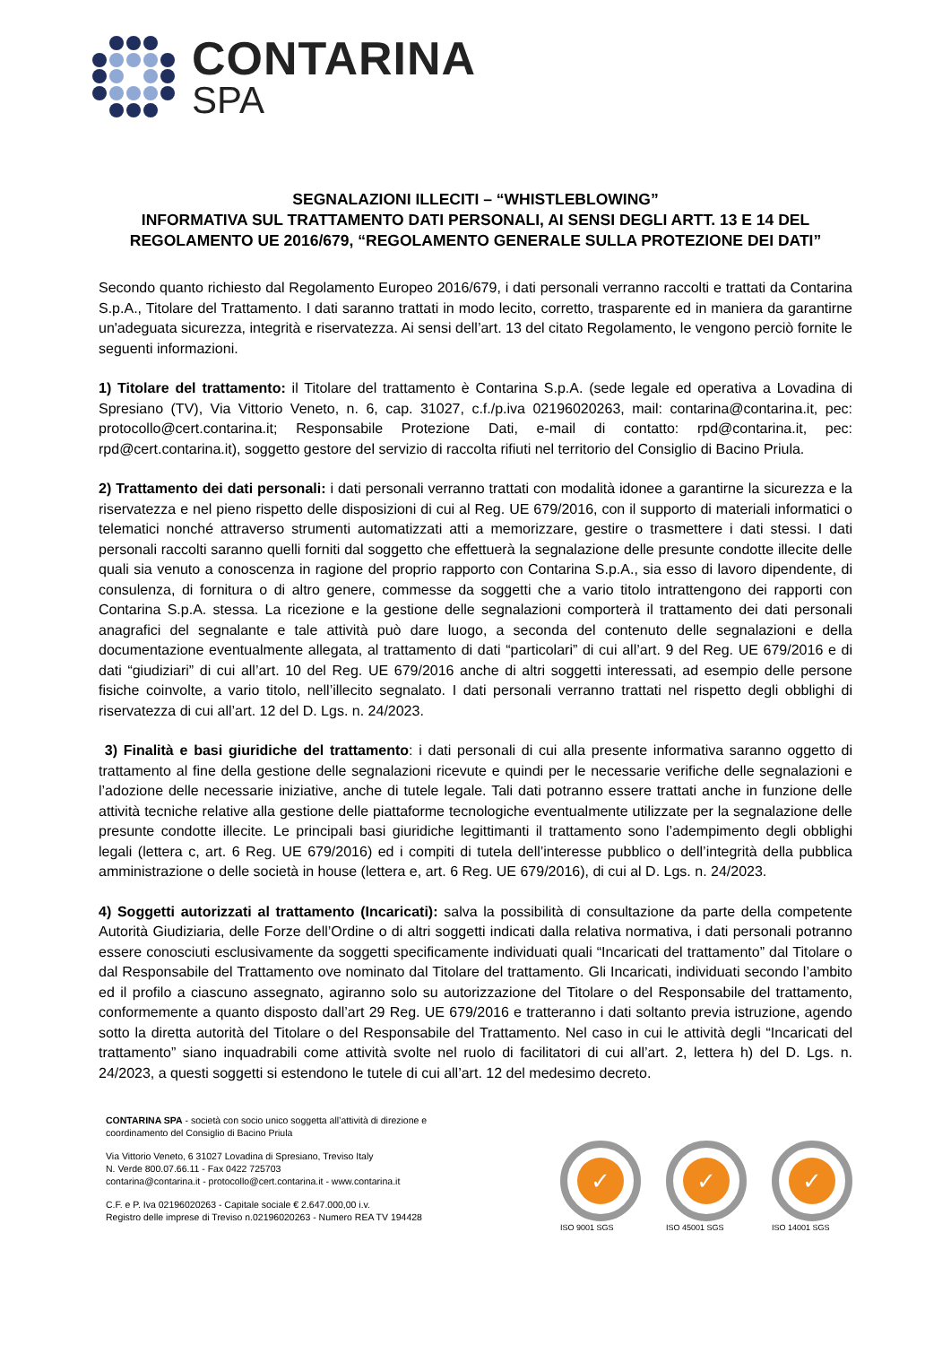CONTARINA
SPA
SEGNALAZIONI ILLECITI – “WHISTLEBLOWING”
INFORMATIVA SUL TRATTAMENTO DATI PERSONALI, AI SENSI DEGLI ARTT. 13 E 14 DEL REGOLAMENTO UE 2016/679, “REGOLAMENTO GENERALE SULLA PROTEZIONE DEI DATI”
Secondo quanto richiesto dal Regolamento Europeo 2016/679, i dati personali verranno raccolti e trattati da Contarina S.p.A., Titolare del Trattamento. I dati saranno trattati in modo lecito, corretto, trasparente ed in maniera da garantirne un'adeguata sicurezza, integrità e riservatezza. Ai sensi dell’art. 13 del citato Regolamento, le vengono perciò fornite le seguenti informazioni.
1) Titolare del trattamento: il Titolare del trattamento è Contarina S.p.A. (sede legale ed operativa a Lovadina di Spresiano (TV), Via Vittorio Veneto, n. 6, cap. 31027, c.f./p.iva 02196020263, mail: contarina@contarina.it, pec: protocollo@cert.contarina.it; Responsabile Protezione Dati, e-mail di contatto: rpd@contarina.it, pec: rpd@cert.contarina.it), soggetto gestore del servizio di raccolta rifiuti nel territorio del Consiglio di Bacino Priula.
2) Trattamento dei dati personali: i dati personali verranno trattati con modalità idonee a garantirne la sicurezza e la riservatezza e nel pieno rispetto delle disposizioni di cui al Reg. UE 679/2016, con il supporto di materiali informatici o telematici nonché attraverso strumenti automatizzati atti a memorizzare, gestire o trasmettere i dati stessi. I dati personali raccolti saranno quelli forniti dal soggetto che effettuerà la segnalazione delle presunte condotte illecite delle quali sia venuto a conoscenza in ragione del proprio rapporto con Contarina S.p.A., sia esso di lavoro dipendente, di consulenza, di fornitura o di altro genere, commesse da soggetti che a vario titolo intrattengono dei rapporti con Contarina S.p.A. stessa. La ricezione e la gestione delle segnalazioni comporterà il trattamento dei dati personali anagrafici del segnalante e tale attività può dare luogo, a seconda del contenuto delle segnalazioni e della documentazione eventualmente allegata, al trattamento di dati “particolari” di cui all’art. 9 del Reg. UE 679/2016 e di dati “giudiziari” di cui all’art. 10 del Reg. UE 679/2016 anche di altri soggetti interessati, ad esempio delle persone fisiche coinvolte, a vario titolo, nell’illecito segnalato. I dati personali verranno trattati nel rispetto degli obblighi di riservatezza di cui all’art. 12 del D. Lgs. n. 24/2023.
3) Finalità e basi giuridiche del trattamento: i dati personali di cui alla presente informativa saranno oggetto di trattamento al fine della gestione delle segnalazioni ricevute e quindi per le necessarie verifiche delle segnalazioni e l’adozione delle necessarie iniziative, anche di tutele legale. Tali dati potranno essere trattati anche in funzione delle attività tecniche relative alla gestione delle piattaforme tecnologiche eventualmente utilizzate per la segnalazione delle presunte condotte illecite. Le principali basi giuridiche legittimanti il trattamento sono l’adempimento degli obblighi legali (lettera c, art. 6 Reg. UE 679/2016) ed i compiti di tutela dell’interesse pubblico o dell’integrità della pubblica amministrazione o delle società in house (lettera e, art. 6 Reg. UE 679/2016), di cui al D. Lgs. n. 24/2023.
4) Soggetti autorizzati al trattamento (Incaricati): salva la possibilità di consultazione da parte della competente Autorità Giudiziaria, delle Forze dell’Ordine o di altri soggetti indicati dalla relativa normativa, i dati personali potranno essere conosciuti esclusivamente da soggetti specificamente individuati quali “Incaricati del trattamento” dal Titolare o dal Responsabile del Trattamento ove nominato dal Titolare del trattamento. Gli Incaricati, individuati secondo l’ambito ed il profilo a ciascuno assegnato, agiranno solo su autorizzazione del Titolare o del Responsabile del trattamento, conformemente a quanto disposto dall’art 29 Reg. UE 679/2016 e tratteranno i dati soltanto previa istruzione, agendo sotto la diretta autorità del Titolare o del Responsabile del Trattamento. Nel caso in cui le attività degli “Incaricati del trattamento” siano inquadrabili come attività svolte nel ruolo di facilitatori di cui all’art. 2, lettera h) del D. Lgs. n. 24/2023, a questi soggetti si estendono le tutele di cui all’art. 12 del medesimo decreto.
CONTARINA SPA - società con socio unico soggetta all’attività di direzione e
coordinamento del Consiglio di Bacino Priula
Via Vittorio Veneto, 6 31027 Lovadina di Spresiano, Treviso Italy
N. Verde 800.07.66.11 - Fax 0422 725703
contarina@contarina.it - protocollo@cert.contarina.it - www.contarina.it
C.F. e P. Iva 02196020263 - Capitale sociale € 2.647.000,00 i.v.
Registro delle imprese di Treviso n.02196020263 - Numero REA TV 194428
✓
ISO 9001 SGS
✓
ISO 45001 SGS
✓
ISO 14001 SGS